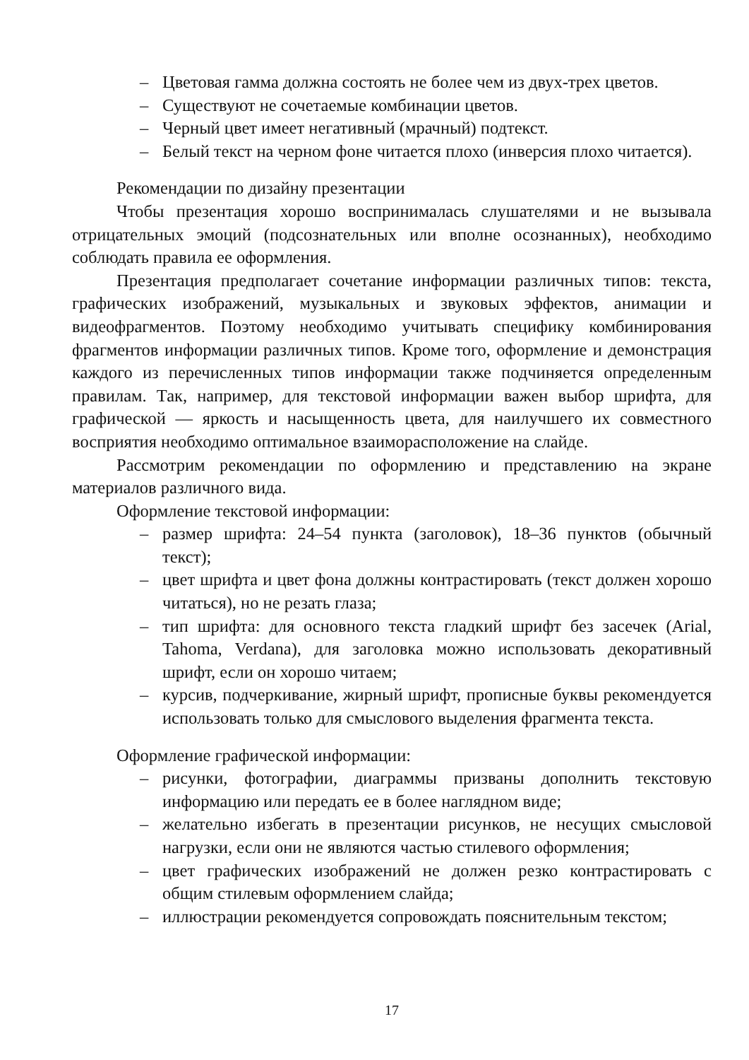– Цветовая гамма должна состоять не более чем из двух-трех цветов.
– Существуют не сочетаемые комбинации цветов.
– Черный цвет имеет негативный (мрачный) подтекст.
– Белый текст на черном фоне читается плохо (инверсия плохо читается).
Рекомендации по дизайну презентации
Чтобы презентация хорошо воспринималась слушателями и не вызывала отрицательных эмоций (подсознательных или вполне осознанных), необходимо соблюдать правила ее оформления.
Презентация предполагает сочетание информации различных типов: текста, графических изображений, музыкальных и звуковых эффектов, анимации и видеофрагментов. Поэтому необходимо учитывать специфику комбинирования фрагментов информации различных типов. Кроме того, оформление и демонстрация каждого из перечисленных типов информации также подчиняется определенным правилам. Так, например, для текстовой информации важен выбор шрифта, для графической — яркость и насыщенность цвета, для наилучшего их совместного восприятия необходимо оптимальное взаиморасположение на слайде.
Рассмотрим рекомендации по оформлению и представлению на экране материалов различного вида.
Оформление текстовой информации:
– размер шрифта: 24–54 пункта (заголовок), 18–36 пунктов (обычный текст);
– цвет шрифта и цвет фона должны контрастировать (текст должен хорошо читаться), но не резать глаза;
– тип шрифта: для основного текста гладкий шрифт без засечек (Arial, Tahoma, Verdana), для заголовка можно использовать декоративный шрифт, если он хорошо читаем;
– курсив, подчеркивание, жирный шрифт, прописные буквы рекомендуется использовать только для смыслового выделения фрагмента текста.
Оформление графической информации:
– рисунки, фотографии, диаграммы призваны дополнить текстовую информацию или передать ее в более наглядном виде;
– желательно избегать в презентации рисунков, не несущих смысловой нагрузки, если они не являются частью стилевого оформления;
– цвет графических изображений не должен резко контрастировать с общим стилевым оформлением слайда;
– иллюстрации рекомендуется сопровождать пояснительным текстом;
17